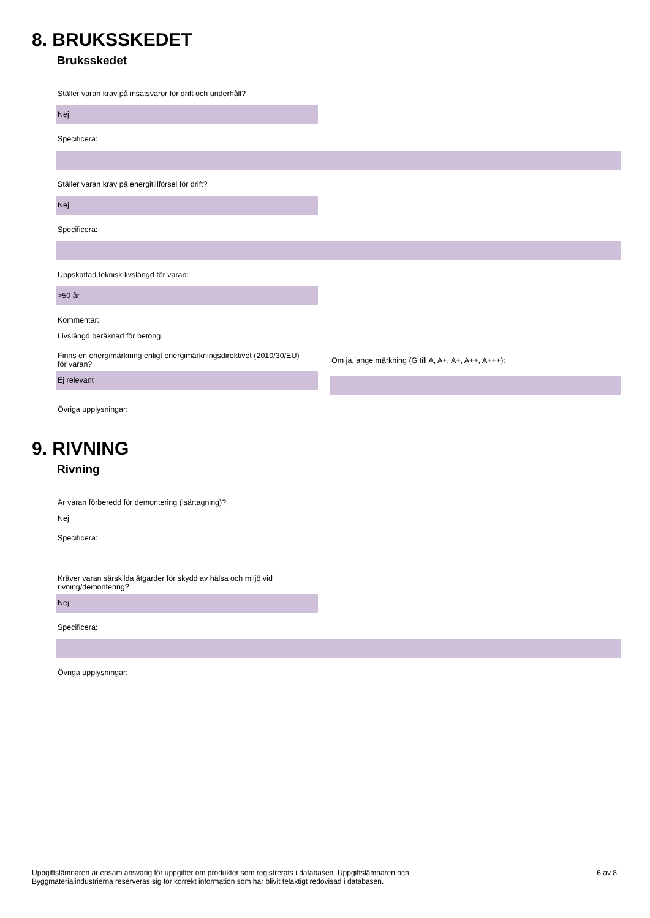8. BRUKSSKEDET
Bruksskedet
Ställer varan krav på insatsvaror för drift och underhåll?
Nej
Specificera:
Ställer varan krav på energitillförsel för drift?
Nej
Specificera:
Uppskattad teknisk livslängd för varan:
>50 år
Kommentar:
Livslängd beräknad för betong.
Finns en energimärkning enligt energimärkningsdirektivet (2010/30/EU) för varan?
Ej relevant
Om ja, ange märkning (G till A, A+, A+, A++, A+++):
Övriga upplysningar:
9. RIVNING
Rivning
Är varan förberedd för demontering (isärtagning)?
Nej
Specificera:
Kräver varan särskilda åtgärder för skydd av hälsa och miljö vid rivning/demontering?
Nej
Specificera:
Övriga upplysningar:
Uppgiftslämnaren är ensam ansvarig för uppgifter om produkter som registrerats i databasen. Uppgiftslämnaren och
Byggmaterialindustrierna reserveras sig för korrekt information som har blivit felaktigt redovisad i databasen.
6 av 8